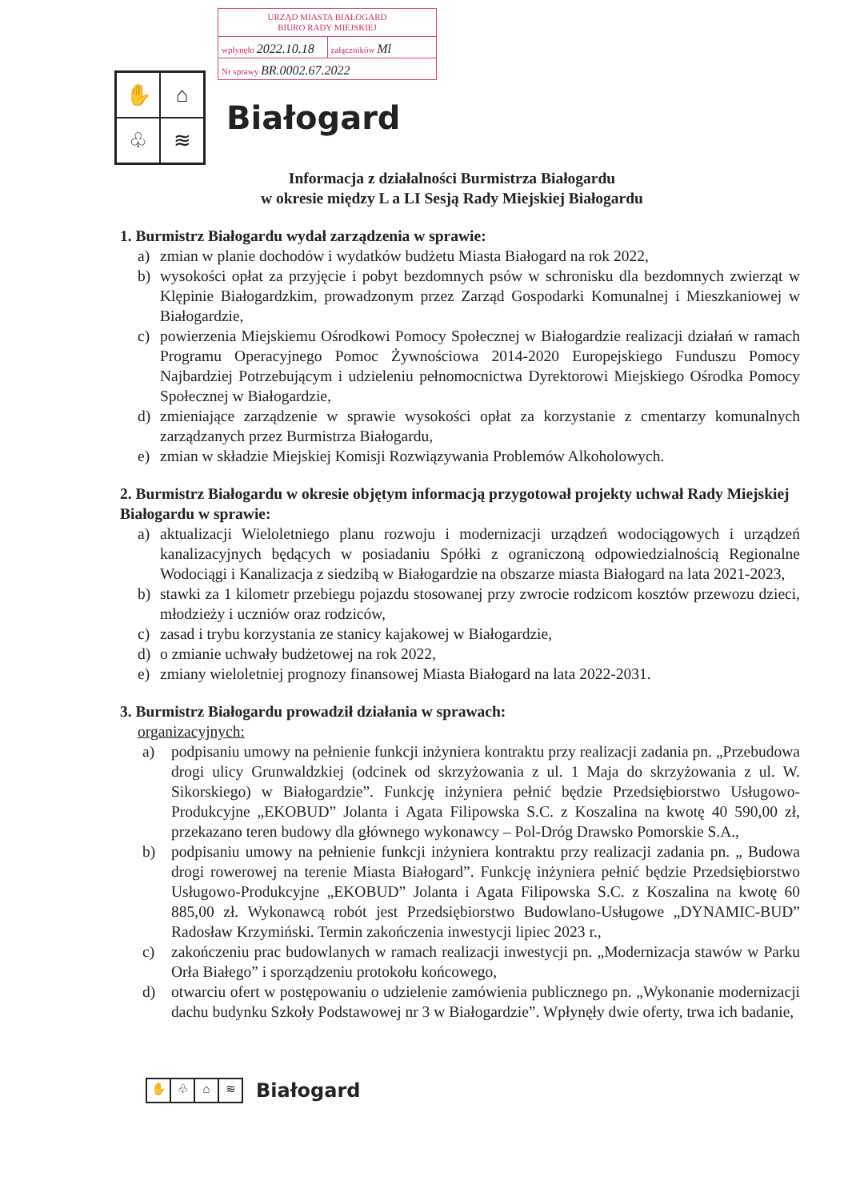URZĄD MIASTA BIAŁOGARD
BIURO RADY MIEJSKIEJ
wpłynęło 2022.10.18
załączników Ml
Nr sprawy BR.0002.67.2022
✋
⌂
♧
≋
Białogard
Informacja z działalności Burmistrza Białogardu
w okresie między L a LI Sesją Rady Miejskiej Białogardu
1. Burmistrz Białogardu wydał zarządzenia w sprawie:
a) zmian w planie dochodów i wydatków budżetu Miasta Białogard na rok 2022,
b) wysokości opłat za przyjęcie i pobyt bezdomnych psów w schronisku dla bezdomnych zwierząt w Klępinie Białogardzkim, prowadzonym przez Zarząd Gospodarki Komunalnej i Mieszkaniowej w Białogardzie,
c) powierzenia Miejskiemu Ośrodkowi Pomocy Społecznej w Białogardzie realizacji działań w ramach Programu Operacyjnego Pomoc Żywnościowa 2014-2020 Europejskiego Funduszu Pomocy Najbardziej Potrzebującym i udzieleniu pełnomocnictwa Dyrektorowi Miejskiego Ośrodka Pomocy Społecznej w Białogardzie,
d) zmieniające zarządzenie w sprawie wysokości opłat za korzystanie z cmentarzy komunalnych zarządzanych przez Burmistrza Białogardu,
e) zmian w składzie Miejskiej Komisji Rozwiązywania Problemów Alkoholowych.
2. Burmistrz Białogardu w okresie objętym informacją przygotował projekty uchwał Rady Miejskiej Białogardu w sprawie:
a) aktualizacji Wieloletniego planu rozwoju i modernizacji urządzeń wodociągowych i urządzeń kanalizacyjnych będących w posiadaniu Spółki z ograniczoną odpowiedzialnością Regionalne Wodociągi i Kanalizacja z siedzibą w Białogardzie na obszarze miasta Białogard na lata 2021-2023,
b) stawki za 1 kilometr przebiegu pojazdu stosowanej przy zwrocie rodzicom kosztów przewozu dzieci, młodzieży i uczniów oraz rodziców,
c) zasad i trybu korzystania ze stanicy kajakowej w Białogardzie,
d) o zmianie uchwały budżetowej na rok 2022,
e) zmiany wieloletniej prognozy finansowej Miasta Białogard na lata 2022-2031.
3. Burmistrz Białogardu prowadził działania w sprawach:
organizacyjnych:
a) podpisaniu umowy na pełnienie funkcji inżyniera kontraktu przy realizacji zadania pn. „Przebudowa drogi ulicy Grunwaldzkiej (odcinek od skrzyżowania z ul. 1 Maja do skrzyżowania z ul. W. Sikorskiego) w Białogardzie”. Funkcję inżyniera pełnić będzie Przedsiębiorstwo Usługowo-Produkcyjne „EKOBUD” Jolanta i Agata Filipowska S.C. z Koszalina na kwotę 40 590,00 zł, przekazano teren budowy dla głównego wykonawcy – Pol-Dróg Drawsko Pomorskie S.A.,
b) podpisaniu umowy na pełnienie funkcji inżyniera kontraktu przy realizacji zadania pn. „ Budowa drogi rowerowej na terenie Miasta Białogard”. Funkcję inżyniera pełnić będzie Przedsiębiorstwo Usługowo-Produkcyjne „EKOBUD” Jolanta i Agata Filipowska S.C. z Koszalina na kwotę 60 885,00 zł. Wykonawcą robót jest Przedsiębiorstwo Budowlano-Usługowe „DYNAMIC-BUD” Radosław Krzymiński. Termin zakończenia inwestycji lipiec 2023 r.,
c) zakończeniu prac budowlanych w ramach realizacji inwestycji pn. „Modernizacja stawów w Parku Orła Białego” i sporządzeniu protokołu końcowego,
d) otwarciu ofert w postępowaniu o udzielenie zamówienia publicznego pn. „Wykonanie modernizacji dachu budynku Szkoły Podstawowej nr 3 w Białogardzie”. Wpłynęły dwie oferty, trwa ich badanie,
✋ ♧ ⌂ ≋
Białogard